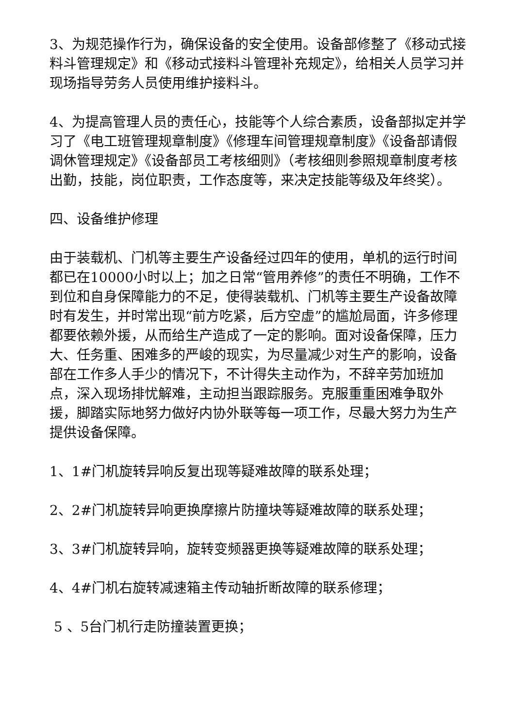3、为规范操作行为，确保设备的安全使用。设备部修整了《移动式接料斗管理规定》和《移动式接料斗管理补充规定》，给相关人员学习并现场指导劳务人员使用维护接料斗。
4、为提高管理人员的责任心，技能等个人综合素质，设备部拟定并学习了《电工班管理规章制度》《修理车间管理规章制度》《设备部请假调休管理规定》《设备部员工考核细则》（考核细则参照规章制度考核出勤，技能，岗位职责，工作态度等，来决定技能等级及年终奖）。
四、设备维护修理
由于装载机、门机等主要生产设备经过四年的使用，单机的运行时间都已在10000小时以上；加之日常“管用养修”的责任不明确，工作不到位和自身保障能力的不足，使得装载机、门机等主要生产设备故障时有发生，并时常出现“前方吃紧，后方空虚”的尴尬局面，许多修理都要依赖外援，从而给生产造成了一定的影响。面对设备保障，压力大、任务重、困难多的严峻的现实，为尽量减少对生产的影响，设备部在工作多人手少的情况下，不计得失主动作为，不辞辛劳加班加点，深入现场排忧解难，主动担当跟踪服务。克服重重困难争取外援，脚踏实际地努力做好内协外联等每一项工作，尽最大努力为生产提供设备保障。
1、1#门机旋转异响反复出现等疑难故障的联系处理；
2、2#门机旋转异响更换摩擦片防撞块等疑难故障的联系处理；
3、3#门机旋转异响，旋转变频器更换等疑难故障的联系处理；
4、4#门机右旋转减速箱主传动轴折断故障的联系修理；
5 、5台门机行走防撞装置更换；